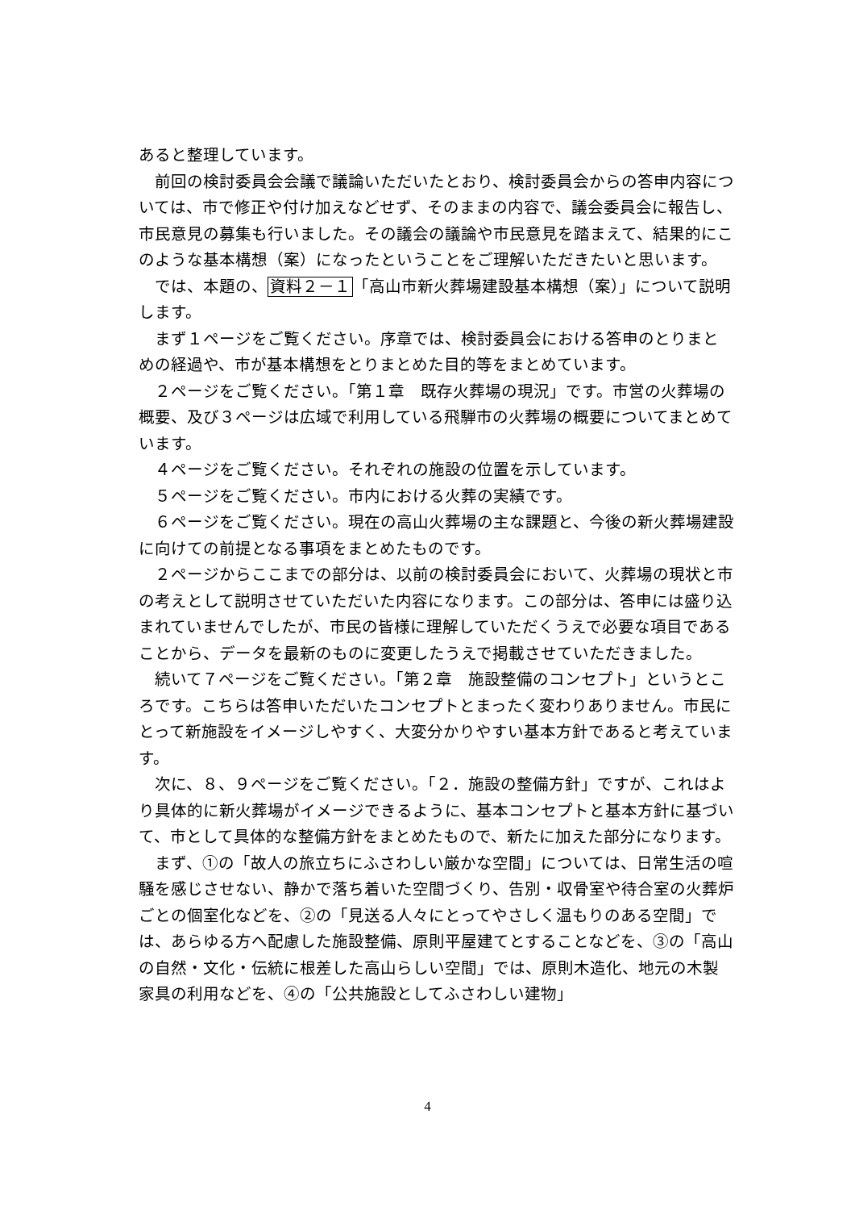あると整理しています。
前回の検討委員会会議で議論いただいたとおり、検討委員会からの答申内容については、市で修正や付け加えなどせず、そのままの内容で、議会委員会に報告し、市民意見の募集も行いました。その議会の議論や市民意見を踏まえて、結果的にこのような基本構想（案）になったということをご理解いただきたいと思います。
では、本題の、資料２－１「高山市新火葬場建設基本構想（案）」について説明します。
まず１ページをご覧ください。序章では、検討委員会における答申のとりまとめの経過や、市が基本構想をとりまとめた目的等をまとめています。
２ページをご覧ください。「第１章　既存火葬場の現況」です。市営の火葬場の概要、及び３ページは広域で利用している飛騨市の火葬場の概要についてまとめています。
４ページをご覧ください。それぞれの施設の位置を示しています。
５ページをご覧ください。市内における火葬の実績です。
６ページをご覧ください。現在の高山火葬場の主な課題と、今後の新火葬場建設に向けての前提となる事項をまとめたものです。
２ページからここまでの部分は、以前の検討委員会において、火葬場の現状と市の考えとして説明させていただいた内容になります。この部分は、答申には盛り込まれていませんでしたが、市民の皆様に理解していただくうえで必要な項目であることから、データを最新のものに変更したうえで掲載させていただきました。
続いて７ページをご覧ください。「第２章　施設整備のコンセプト」というところです。こちらは答申いただいたコンセプトとまったく変わりありません。市民にとって新施設をイメージしやすく、大変分かりやすい基本方針であると考えています。
次に、８、９ページをご覧ください。「２．施設の整備方針」ですが、これはより具体的に新火葬場がイメージできるように、基本コンセプトと基本方針に基づいて、市として具体的な整備方針をまとめたもので、新たに加えた部分になります。
まず、①の「故人の旅立ちにふさわしい厳かな空間」については、日常生活の喧騒を感じさせない、静かで落ち着いた空間づくり、告別・収骨室や待合室の火葬炉ごとの個室化などを、②の「見送る人々にとってやさしく温もりのある空間」では、あらゆる方へ配慮した施設整備、原則平屋建てとすることなどを、③の「高山の自然・文化・伝統に根差した高山らしい空間」では、原則木造化、地元の木製家具の利用などを、④の「公共施設としてふさわしい建物」
4